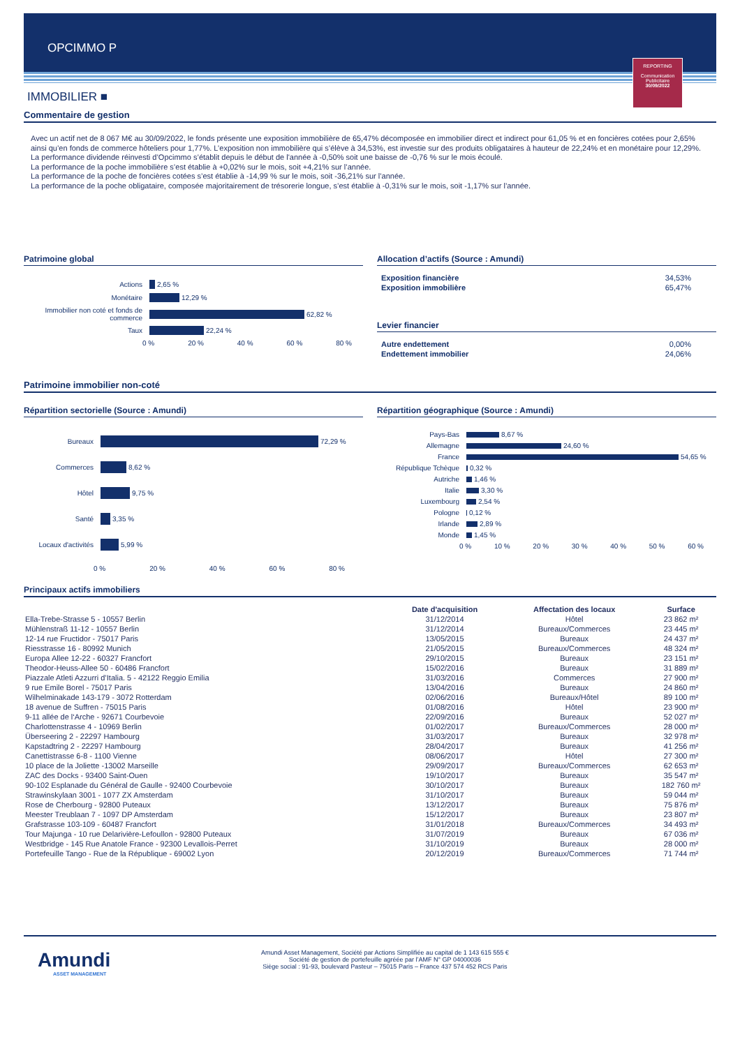OPCIMMO P
REPORTING
Communication
Publicitaire
30/09/2022
IMMOBILIER ■
Commentaire de gestion
Avec un actif net de 8 067 M€ au 30/09/2022, le fonds présente une exposition immobilière de 65,47% décomposée en immobilier direct et indirect pour 61,05 % et en foncières cotées pour 2,65% ainsi qu’en fonds de commerce hôteliers pour 1,77%. L’exposition non immobilière qui s’élève à 34,53%, est investie sur des produits obligataires à hauteur de 22,24% et en monétaire pour 12,29%.
La performance dividende réinvesti d’Opcimmo s’établit depuis le début de l'année à -0,50% soit une baisse de -0,76 % sur le mois écoulé.
La performance de la poche immobilière s’est établie à +0,02% sur le mois, soit +4,21% sur l’année.
La performance de la poche de foncières cotées s’est établie à -14,99 % sur le mois, soit -36,21% sur l’année.
La performance de la poche obligataire, composée majoritairement de trésorerie longue, s’est établie à -0,31% sur le mois, soit -1,17% sur l’année.
Patrimoine global
Actions 2,65 %
Monétaire 12,29 %
Immobilier non coté et fonds de commerce 62,82 %
Taux 22,24 %
0 % 20 % 40 % 60 % 80 %
Allocation d’actifs (Source : Amundi)
| Exposition financière | 34,53% |
| Exposition immobilière | 65,47% |
Levier financier
| Autre endettement | 0,00% |
| Endettement immobilier | 24,06% |
Patrimoine immobilier non-coté
Répartition sectorielle (Source : Amundi)
Bureaux 72,29 %
Commerces 8,62 %
Hôtel 9,75 %
Santé 3,35 %
Locaux d'activités 5,99 %
0 % 20 % 40 % 60 % 80 %
Répartition géographique (Source : Amundi)
Pays-Bas 8,67 %
Allemagne 24,60 %
France 54,65 %
République Tchèque 0,32 %
Autriche 1,46 %
Italie 3,30 %
Luxembourg 2,54 %
Pologne 0,12 %
Irlande 2,89 %
Monde 1,45 %
0 % 10 % 20 % 30 % 40 % 50 % 60 %
Principaux actifs immobiliers
| | Date d'acquisition | Affectation des locaux | Surface |
| --- | --- | --- | --- |
| Ella-Trebe-Strasse 5 - 10557 Berlin | 31/12/2014 | Hôtel | 23 862 m² |
| Mühlenstraß 11-12 - 10557 Berlin | 31/12/2014 | Bureaux/Commerces | 23 445 m² |
| 12-14 rue Fructidor - 75017 Paris | 13/05/2015 | Bureaux | 24 437 m² |
| Riesstrasse 16 - 80992 Munich | 21/05/2015 | Bureaux/Commerces | 48 324 m² |
| Europa Allee 12-22 - 60327 Francfort | 29/10/2015 | Bureaux | 23 151 m² |
| Theodor-Heuss-Allee 50 - 60486 Francfort | 15/02/2016 | Bureaux | 31 889 m² |
| Piazzale Atleti Azzurri d’Italia. 5 - 42122 Reggio Emilia | 31/03/2016 | Commerces | 27 900 m² |
| 9 rue Emile Borel - 75017 Paris | 13/04/2016 | Bureaux | 24 860 m² |
| Wilhelminakade 143-179 - 3072 Rotterdam | 02/06/2016 | Bureaux/Hôtel | 89 100 m² |
| 18 avenue de Suffren - 75015 Paris | 01/08/2016 | Hôtel | 23 900 m² |
| 9-11 allée de l‘Arche - 92671 Courbevoie | 22/09/2016 | Bureaux | 52 027 m² |
| Charlottenstrasse 4 - 10969 Berlin | 01/02/2017 | Bureaux/Commerces | 28 000 m² |
| Überseering 2 - 22297 Hambourg | 31/03/2017 | Bureaux | 32 978 m² |
| Kapstadtring 2 - 22297 Hambourg | 28/04/2017 | Bureaux | 41 256 m² |
| Canettistrasse 6-8 - 1100 Vienne | 08/06/2017 | Hôtel | 27 300 m² |
| 10 place de la Joliette -13002 Marseille | 29/09/2017 | Bureaux/Commerces | 62 653 m² |
| ZAC des Docks - 93400 Saint-Ouen | 19/10/2017 | Bureaux | 35 547 m² |
| 90-102 Esplanade du Général de Gaulle - 92400 Courbevoie | 30/10/2017 | Bureaux | 182 760 m² |
| Strawinskylaan 3001 - 1077 ZX Amsterdam | 31/10/2017 | Bureaux | 59 044 m² |
| Rose de Cherbourg - 92800 Puteaux | 13/12/2017 | Bureaux | 75 876 m² |
| Meester Treublaan 7 - 1097 DP Amsterdam | 15/12/2017 | Bureaux | 23 807 m² |
| Grafstrasse 103-109 - 60487 Francfort | 31/01/2018 | Bureaux/Commerces | 34 493 m² |
| Tour Majunga - 10 rue Delarivière-Lefoullon - 92800 Puteaux | 31/07/2019 | Bureaux | 67 036 m² |
| Westbridge - 145 Rue Anatole France - 92300 Levallois-Perret | 31/10/2019 | Bureaux | 28 000 m² |
| Portefeuille Tango - Rue de la République - 69002 Lyon | 20/12/2019 | Bureaux/Commerces | 71 744 m² |
Amundi
ASSET MANAGEMENT
Amundi Asset Management, Société par Actions Simplifiée au capital de 1 143 615 555 €
Société de gestion de portefeuille agréée par l’AMF N° GP 04000036
Siège social : 91-93, boulevard Pasteur – 75015 Paris – France 437 574 452 RCS Paris